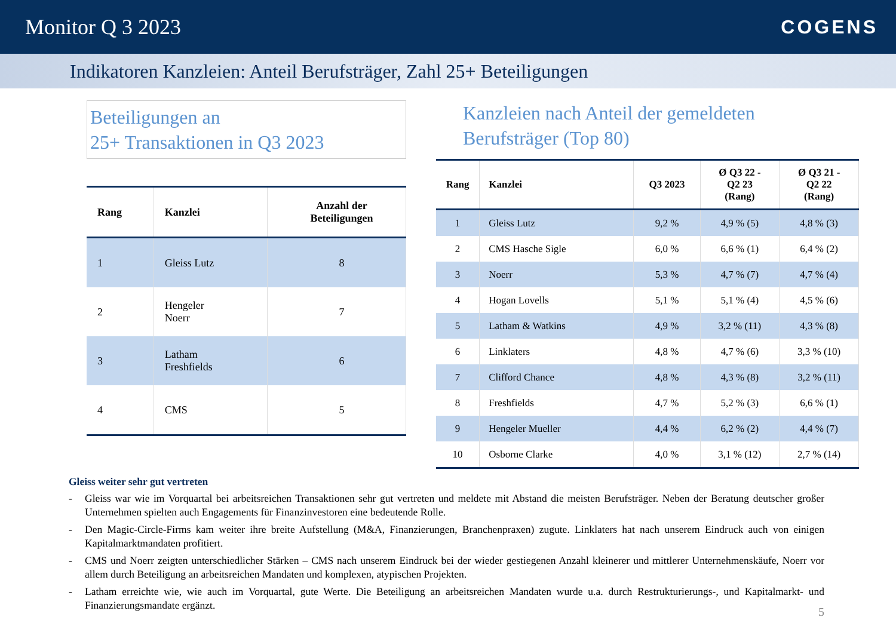Monitor Q 3 2023 COGENS
Indikatoren Kanzleien: Anteil Berufsträger, Zahl 25+ Beteiligungen
Beteiligungen an
25+ Transaktionen in Q3 2023
| Rang | Kanzlei | Anzahl der Beteiligungen |
| --- | --- | --- |
| 1 | Gleiss Lutz | 8 |
| 2 | Hengeler Noerr | 7 |
| 3 | Latham Freshfields | 6 |
| 4 | CMS | 5 |
Kanzleien nach Anteil der gemeldeten
Berufsträger (Top 80)
| Rang | Kanzlei | Q3 2023 | Ø Q3 22 - Q2 23 (Rang) | Ø Q3 21 - Q2 22 (Rang) |
| --- | --- | --- | --- | --- |
| 1 | Gleiss Lutz | 9,2 % | 4,9 % (5) | 4,8 % (3) |
| 2 | CMS Hasche Sigle | 6,0 % | 6,6 % (1) | 6,4 % (2) |
| 3 | Noerr | 5,3 % | 4,7 % (7) | 4,7 % (4) |
| 4 | Hogan Lovells | 5,1 % | 5,1 % (4) | 4,5 % (6) |
| 5 | Latham & Watkins | 4,9 % | 3,2 % (11) | 4,3 % (8) |
| 6 | Linklaters | 4,8 % | 4,7 % (6) | 3,3 % (10) |
| 7 | Clifford Chance | 4,8 % | 4,3 % (8) | 3,2 % (11) |
| 8 | Freshfields | 4,7 % | 5,2 % (3) | 6,6 % (1) |
| 9 | Hengeler Mueller | 4,4 % | 6,2 % (2) | 4,4 % (7) |
| 10 | Osborne Clarke | 4,0 % | 3,1 % (12) | 2,7 % (14) |
Gleiss weiter sehr gut vertreten
- Gleiss war wie im Vorquartal bei arbeitsreichen Transaktionen sehr gut vertreten und meldete mit Abstand die meisten Berufsträger. Neben der Beratung deutscher großer Unternehmen spielten auch Engagements für Finanzinvestoren eine bedeutende Rolle.
- Den Magic-Circle-Firms kam weiter ihre breite Aufstellung (M&A, Finanzierungen, Branchenpraxen) zugute. Linklaters hat nach unserem Eindruck auch von einigen Kapitalmarktmandaten profitiert.
- CMS und Noerr zeigten unterschiedlicher Stärken – CMS nach unserem Eindruck bei der wieder gestiegenen Anzahl kleinerer und mittlerer Unternehmenskäufe, Noerr vor allem durch Beteiligung an arbeitsreichen Mandaten und komplexen, atypischen Projekten.
- Latham erreichte wie, wie auch im Vorquartal, gute Werte. Die Beteiligung an arbeitsreichen Mandaten wurde u.a. durch Restrukturierungs-, und Kapitalmarkt- und Finanzierungsmandate ergänzt.
5